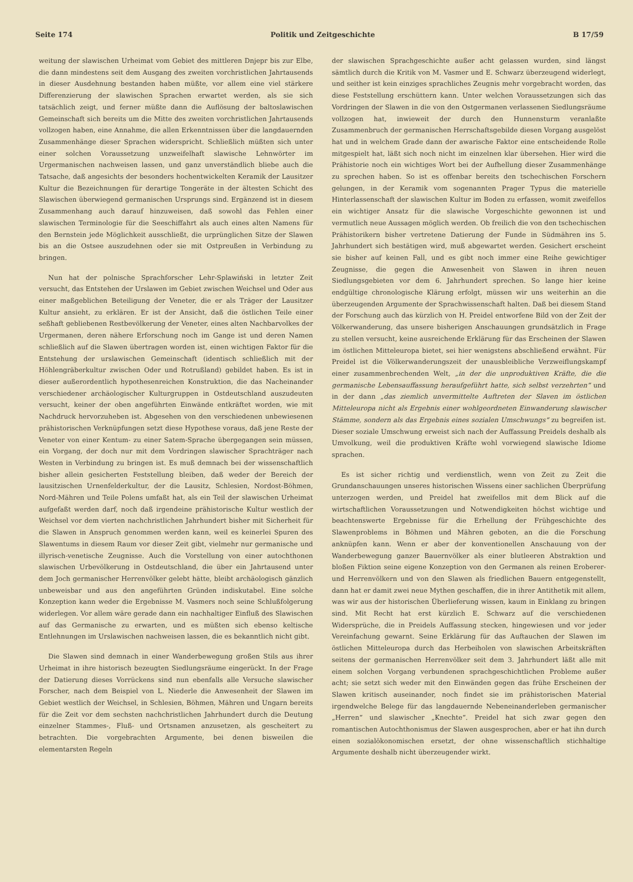Seite 174 Politik und Zeitgeschichte B 17/59
weitung der slawischen Urheimat vom Gebiet des mittleren Dnjepr bis zur Elbe, die dann mindestens seit dem Ausgang des zweiten vorchristlichen Jahrtausends in dieser Ausdehnung bestanden haben müßte, vor allem eine viel stärkere Differenzierung der slawischen Sprachen erwartet werden, als sie sich tatsächlich zeigt, und ferner müßte dann die Auflösung der baltoslawischen Gemeinschaft sich bereits um die Mitte des zweiten vorchristlichen Jahrtausends vollzogen haben, eine Annahme, die allen Erkenntnissen über die langdauernden Zusammenhänge dieser Sprachen widerspricht. Schließlich müßten sich unter einer solchen Voraussetzung unzweifelhaft slawische Lehnwörter im Urgermanischen nachweisen lassen, und ganz unverständlich bliebe auch die Tatsache, daß angesichts der besonders hochentwickelten Keramik der Lausitzer Kultur die Bezeichnungen für derartige Tongeräte in der ältesten Schicht des Slawischen überwiegend germanischen Ursprungs sind. Ergänzend ist in diesem Zusammenhang auch darauf hinzuweisen, daß sowohl das Fehlen einer slawischen Terminologie für die Seeschiffahrt als auch eines alten Namens für den Bernstein jede Möglichkeit ausschließt, die urprünglichen Sitze der Slawen bis an die Ostsee auszudehnen oder sie mit Ostpreußen in Verbindung zu bringen.
Nun hat der polnische Sprachforscher Lehr-Splawiński in letzter Zeit versucht, das Entstehen der Urslawen im Gebiet zwischen Weichsel und Oder aus einer maßgeblichen Beteiligung der Veneter, die er als Träger der Lausitzer Kultur ansieht, zu erklären. Er ist der Ansicht, daß die östlichen Teile einer seßhaft gebliebenen Restbevölkerung der Veneter, eines alten Nachbarvolkes der Urgermanen, deren nähere Erforschung noch im Gange ist und deren Namen schließlich auf die Slawen übertragen worden ist, einen wichtigen Faktor für die Entstehung der urslawischen Gemeinschaft (identisch schließlich mit der Höhlengräberkultur zwischen Oder und Rotrußland) gebildet haben. Es ist in dieser außerordentlich hypothesenreichen Konstruktion, die das Nacheinander verschiedener archäologischer Kulturgruppen in Ostdeutschland auszudeuten versucht, keiner der oben angeführten Einwände entkräftet worden, wie mit Nachdruck hervorzuheben ist. Abgesehen von den verschiedenen unbewiesenen prähistorischen Verknüpfungen setzt diese Hypothese voraus, daß jene Reste der Veneter von einer Kentum- zu einer Satem-Sprache übergegangen sein müssen, ein Vorgang, der doch nur mit dem Vordringen slawischer Sprachträger nach Westen in Verbindung zu bringen ist. Es muß demnach bei der wissenschaftlich bisher allein gesicherten Feststellung bleiben, daß weder der Bereich der lausitzischen Urnenfelderkultur, der die Lausitz, Schlesien, Nordost-Böhmen, Nord-Mähren und Teile Polens umfaßt hat, als ein Teil der slawischen Urheimat aufgefaßt werden darf, noch daß irgendeine prähistorische Kultur westlich der Weichsel vor dem vierten nachchristlichen Jahrhundert bisher mit Sicherheit für die Slawen in Anspruch genommen werden kann, weil es keinerlei Spuren des Slawentums in diesem Raum vor dieser Zeit gibt, vielmehr nur germanische und illyrisch-venetische Zeugnisse. Auch die Vorstellung von einer autochthonen slawischen Urbevölkerung in Ostdeutschland, die über ein Jahrtausend unter dem Joch germanischer Herrenvölker gelebt hätte, bleibt archäologisch gänzlich unbeweisbar und aus den angeführten Gründen indiskutabel. Eine solche Konzeption kann weder die Ergebnisse M. Vasmers noch seine Schlußfolgerung widerlegen. Vor allem wäre gerade dann ein nachhaltiger Einfluß des Slawischen auf das Germanische zu erwarten, und es müßten sich ebenso keltische Entlehnungen im Urslawischen nachweisen lassen, die es bekanntlich nicht gibt.
Die Slawen sind demnach in einer Wanderbewegung großen Stils aus ihrer Urheimat in ihre historisch bezeugten Siedlungsräume eingerückt. In der Frage der Datierung dieses Vorrückens sind nun ebenfalls alle Versuche slawischer Forscher, nach dem Beispiel von L. Niederle die Anwesenheit der Slawen im Gebiet westlich der Weichsel, in Schlesien, Böhmen, Mähren und Ungarn bereits für die Zeit vor dem sechsten nachchristlichen Jahrhundert durch die Deutung einzelner Stammes-, Fluß- und Ortsnamen anzusetzen, als gescheitert zu betrachten. Die vorgebrachten Argumente, bei denen bisweilen die elementarsten Regeln
der slawischen Sprachgeschichte außer acht gelassen wurden, sind längst sämtlich durch die Kritik von M. Vasmer und E. Schwarz überzeugend widerlegt, und seither ist kein einziges sprachliches Zeugnis mehr vorgebracht worden, das diese Feststellung erschüttern kann. Unter welchen Voraussetzungen sich das Vordringen der Slawen in die von den Ostgermanen verlassenen Siedlungsräume vollzogen hat, inwieweit der durch den Hunnensturm veranlaßte Zusammenbruch der germanischen Herrschaftsgebilde diesen Vorgang ausgelöst hat und in welchem Grade dann der awarische Faktor eine entscheidende Rolle mitgespielt hat, läßt sich noch nicht im einzelnen klar übersehen. Hier wird die Prähistorie noch ein wichtiges Wort bei der Aufhellung dieser Zusammenhänge zu sprechen haben. So ist es offenbar bereits den tschechischen Forschern gelungen, in der Keramik vom sogenannten Prager Typus die materielle Hinterlassenschaft der slawischen Kultur im Boden zu erfassen, womit zweifellos ein wichtiger Ansatz für die slawische Vorgeschichte gewonnen ist und vermutlich neue Aussagen möglich werden. Ob freilich die von den tschechischen Prähistorikern bisher vertretene Datierung der Funde in Südmähren ins 5. Jahrhundert sich bestätigen wird, muß abgewartet werden. Gesichert erscheint sie bisher auf keinen Fall, und es gibt noch immer eine Reihe gewichtiger Zeugnisse, die gegen die Anwesenheit von Slawen in ihren neuen Siedlungsgebieten vor dem 6. Jahrhundert sprechen. So lange hier keine endgültige chronologische Klärung erfolgt, müssen wir uns weiterhin an die überzeugenden Argumente der Sprachwissenschaft halten. Daß bei diesem Stand der Forschung auch das kürzlich von H. Preidel entworfene Bild von der Zeit der Völkerwanderung, das unsere bisherigen Anschauungen grundsätzlich in Frage zu stellen versucht, keine ausreichende Erklärung für das Erscheinen der Slawen im östlichen Mitteleuropa bietet, sei hier wenigstens abschließend erwähnt. Für Preidel ist die Völkerwanderungszeit der unausbleibliche Verzweiflungskampf einer zusammenbrechenden Welt, „in der die unproduktiven Kräfte, die die germanische Lebensauffassung heraufgeführt hatte, sich selbst verzehrten“ und in der dann „das ziemlich unvermittelte Auftreten der Slaven im östlichen Mitteleuropa nicht als Ergebnis einer wohlgeordneten Einwanderung slawischer Stämme, sondern als das Ergebnis eines sozialen Umschwungs“ zu begreifen ist. Dieser soziale Umschwung erweist sich nach der Auffassung Preidels deshalb als Umvolkung, weil die produktiven Kräfte wohl vorwiegend slawische Idiome sprachen.
Es ist sicher richtig und verdienstlich, wenn von Zeit zu Zeit die Grundanschauungen unseres historischen Wissens einer sachlichen Überprüfung unterzogen werden, und Preidel hat zweifellos mit dem Blick auf die wirtschaftlichen Voraussetzungen und Notwendigkeiten höchst wichtige und beachtenswerte Ergebnisse für die Erhellung der Frühgeschichte des Slawenproblems in Böhmen und Mähren geboten, an die die Forschung anknüpfen kann. Wenn er aber der konventionellen Anschauung von der Wanderbewegung ganzer Bauernvölker als einer blutleeren Abstraktion und bloßen Fiktion seine eigene Konzeption von den Germanen als reinen Eroberer- und Herrenvölkern und von den Slawen als friedlichen Bauern entgegenstellt, dann hat er damit zwei neue Mythen geschaffen, die in ihrer Antithetik mit allem, was wir aus der historischen Überlieferung wissen, kaum in Einklang zu bringen sind. Mit Recht hat erst kürzlich E. Schwarz auf die verschiedenen Widersprüche, die in Preidels Auffassung stecken, hingewiesen und vor jeder Vereinfachung gewarnt. Seine Erklärung für das Auftauchen der Slawen im östlichen Mitteleuropa durch das Herbeiholen von slawischen Arbeitskräften seitens der germanischen Herrenvölker seit dem 3. Jahrhundert läßt alle mit einem solchen Vorgang verbundenen sprachgeschichtlichen Probleme außer acht; sie setzt sich weder mit den Einwänden gegen das frühe Erscheinen der Slawen kritisch auseinander, noch findet sie im prähistorischen Material irgendwelche Belege für das langdauernde Nebeneinanderleben germanischer „Herren“ und slawischer „Knechte“. Preidel hat sich zwar gegen den romantischen Autochthonismus der Slawen ausgesprochen, aber er hat ihn durch einen sozialökonomischen ersetzt, der ohne wissenschaftlich stichhaltige Argumente deshalb nicht überzeugender wirkt.